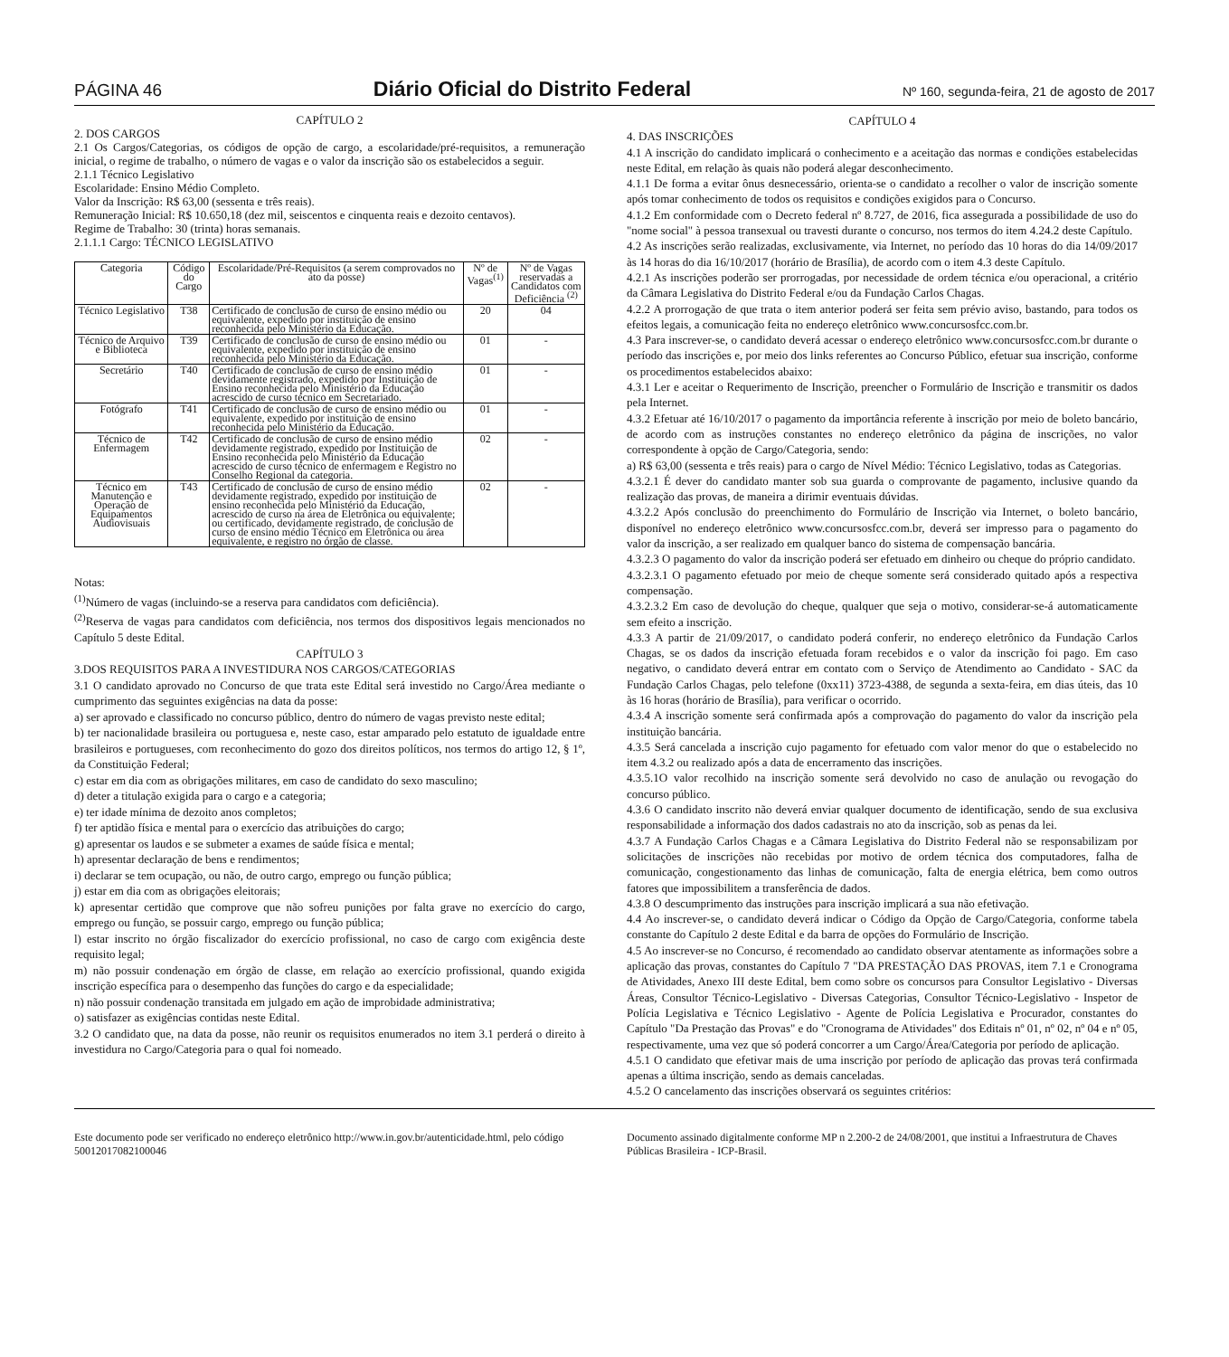PÁGINA 46 Diário Oficial do Distrito Federal Nº 160, segunda-feira, 21 de agosto de 2017
CAPÍTULO 2
2. DOS CARGOS
2.1 Os Cargos/Categorias, os códigos de opção de cargo, a escolaridade/pré-requisitos, a remuneração inicial, o regime de trabalho, o número de vagas e o valor da inscrição são os estabelecidos a seguir.
2.1.1 Técnico Legislativo
Escolaridade: Ensino Médio Completo.
Valor da Inscrição: R$ 63,00 (sessenta e três reais).
Remuneração Inicial: R$ 10.650,18 (dez mil, seiscentos e cinquenta reais e dezoito centavos).
Regime de Trabalho: 30 (trinta) horas semanais.
2.1.1.1 Cargo: TÉCNICO LEGISLATIVO
| Categoria | Código do Cargo | Escolaridade/Pré-Requisitos (a serem comprovados no ato da posse) | Nº de Vagas<sup>(1)</sup> | Nº de Vagas reservadas a Candidatos com Deficiência <sup>(2)</sup> |
| --- | --- | --- | --- | --- |
| Técnico Legislativo | T38 | Certificado de conclusão de curso de ensino médio ou equivalente, expedido por instituição de ensino reconhecida pelo Ministério da Educação. | 20 | 04 |
| Técnico de Arquivo e Biblioteca | T39 | Certificado de conclusão de curso de ensino médio ou equivalente, expedido por instituição de ensino reconhecida pelo Ministério da Educação. | 01 | - |
| Secretário | T40 | Certificado de conclusão de curso de ensino médio devidamente registrado, expedido por Instituição de Ensino reconhecida pelo Ministério da Educação acrescido de curso técnico em Secretariado. | 01 | - |
| Fotógrafo | T41 | Certificado de conclusão de curso de ensino médio ou equivalente, expedido por instituição de ensino reconhecida pelo Ministério da Educação. | 01 | - |
| Técnico de Enfermagem | T42 | Certificado de conclusão de curso de ensino médio devidamente registrado, expedido por Instituição de Ensino reconhecida pelo Ministério da Educação acrescido de curso técnico de enfermagem e Registro no Conselho Regional da categoria. | 02 | - |
| Técnico em Manutenção e Operação de Equipamentos Audiovisuais | T43 | Certificado de conclusão de curso de ensino médio devidamente registrado, expedido por instituição de ensino reconhecida pelo Ministério da Educação, acrescido de curso na área de Eletrônica ou equivalente; ou certificado, devidamente registrado, de conclusão de curso de ensino médio Técnico em Eletrônica ou área equivalente, e registro no órgão de classe. | 02 | - |
Notas:
<sup>(1)</sup> Número de vagas (incluindo-se a reserva para candidatos com deficiência).
<sup>(2)</sup> Reserva de vagas para candidatos com deficiência, nos termos dos dispositivos legais mencionados no Capítulo 5 deste Edital.
CAPÍTULO 3
3.DOS REQUISITOS PARA A INVESTIDURA NOS CARGOS/CATEGORIAS
3.1 O candidato aprovado no Concurso de que trata este Edital será investido no Cargo/Área mediante o cumprimento das seguintes exigências na data da posse:
a) ser aprovado e classificado no concurso público, dentro do número de vagas previsto neste edital;
b) ter nacionalidade brasileira ou portuguesa e, neste caso, estar amparado pelo estatuto de igualdade entre brasileiros e portugueses, com reconhecimento do gozo dos direitos políticos, nos termos do artigo 12, § 1º, da Constituição Federal;
c) estar em dia com as obrigações militares, em caso de candidato do sexo masculino;
d) deter a titulação exigida para o cargo e a categoria;
e) ter idade mínima de dezoito anos completos;
f) ter aptidão física e mental para o exercício das atribuições do cargo;
g) apresentar os laudos e se submeter a exames de saúde física e mental;
h) apresentar declaração de bens e rendimentos;
i) declarar se tem ocupação, ou não, de outro cargo, emprego ou função pública;
j) estar em dia com as obrigações eleitorais;
k) apresentar certidão que comprove que não sofreu punições por falta grave no exercício do cargo, emprego ou função, se possuir cargo, emprego ou função pública;
l) estar inscrito no órgão fiscalizador do exercício profissional, no caso de cargo com exigência deste requisito legal;
m) não possuir condenação em órgão de classe, em relação ao exercício profissional, quando exigida inscrição específica para o desempenho das funções do cargo e da especialidade;
n) não possuir condenação transitada em julgado em ação de improbidade administrativa;
o) satisfazer as exigências contidas neste Edital.
3.2 O candidato que, na data da posse, não reunir os requisitos enumerados no item 3.1 perderá o direito à investidura no Cargo/Categoria para o qual foi nomeado.
CAPÍTULO 4
4. DAS INSCRIÇÕES
4.1 A inscrição do candidato implicará o conhecimento e a aceitação das normas e condições estabelecidas neste Edital, em relação às quais não poderá alegar desconhecimento.
4.1.1 De forma a evitar ônus desnecessário, orienta-se o candidato a recolher o valor de inscrição somente após tomar conhecimento de todos os requisitos e condições exigidos para o Concurso.
4.1.2 Em conformidade com o Decreto federal nº 8.727, de 2016, fica assegurada a possibilidade de uso do "nome social" à pessoa transexual ou travesti durante o concurso, nos termos do item 4.24.2 deste Capítulo.
4.2 As inscrições serão realizadas, exclusivamente, via Internet, no período das 10 horas do dia 14/09/2017 às 14 horas do dia 16/10/2017 (horário de Brasília), de acordo com o item 4.3 deste Capítulo.
4.2.1 As inscrições poderão ser prorrogadas, por necessidade de ordem técnica e/ou operacional, a critério da Câmara Legislativa do Distrito Federal e/ou da Fundação Carlos Chagas.
4.2.2 A prorrogação de que trata o item anterior poderá ser feita sem prévio aviso, bastando, para todos os efeitos legais, a comunicação feita no endereço eletrônico www.concursosfcc.com.br.
4.3 Para inscrever-se, o candidato deverá acessar o endereço eletrônico www.concursosfcc.com.br durante o período das inscrições e, por meio dos links referentes ao Concurso Público, efetuar sua inscrição, conforme os procedimentos estabelecidos abaixo:
4.3.1 Ler e aceitar o Requerimento de Inscrição, preencher o Formulário de Inscrição e transmitir os dados pela Internet.
4.3.2 Efetuar até 16/10/2017 o pagamento da importância referente à inscrição por meio de boleto bancário, de acordo com as instruções constantes no endereço eletrônico da página de inscrições, no valor correspondente à opção de Cargo/Categoria, sendo:
a) R$ 63,00 (sessenta e três reais) para o cargo de Nível Médio: Técnico Legislativo, todas as Categorias.
4.3.2.1 É dever do candidato manter sob sua guarda o comprovante de pagamento, inclusive quando da realização das provas, de maneira a dirimir eventuais dúvidas.
4.3.2.2 Após conclusão do preenchimento do Formulário de Inscrição via Internet, o boleto bancário, disponível no endereço eletrônico www.concursosfcc.com.br, deverá ser impresso para o pagamento do valor da inscrição, a ser realizado em qualquer banco do sistema de compensação bancária.
4.3.2.3 O pagamento do valor da inscrição poderá ser efetuado em dinheiro ou cheque do próprio candidato.
4.3.2.3.1 O pagamento efetuado por meio de cheque somente será considerado quitado após a respectiva compensação.
4.3.2.3.2 Em caso de devolução do cheque, qualquer que seja o motivo, considerar-se-á automaticamente sem efeito a inscrição.
4.3.3 A partir de 21/09/2017, o candidato poderá conferir, no endereço eletrônico da Fundação Carlos Chagas, se os dados da inscrição efetuada foram recebidos e o valor da inscrição foi pago. Em caso negativo, o candidato deverá entrar em contato com o Serviço de Atendimento ao Candidato - SAC da Fundação Carlos Chagas, pelo telefone (0xx11) 3723-4388, de segunda a sexta-feira, em dias úteis, das 10 às 16 horas (horário de Brasília), para verificar o ocorrido.
4.3.4 A inscrição somente será confirmada após a comprovação do pagamento do valor da inscrição pela instituição bancária.
4.3.5 Será cancelada a inscrição cujo pagamento for efetuado com valor menor do que o estabelecido no item 4.3.2 ou realizado após a data de encerramento das inscrições.
4.3.5.1O valor recolhido na inscrição somente será devolvido no caso de anulação ou revogação do concurso público.
4.3.6 O candidato inscrito não deverá enviar qualquer documento de identificação, sendo de sua exclusiva responsabilidade a informação dos dados cadastrais no ato da inscrição, sob as penas da lei.
4.3.7 A Fundação Carlos Chagas e a Câmara Legislativa do Distrito Federal não se responsabilizam por solicitações de inscrições não recebidas por motivo de ordem técnica dos computadores, falha de comunicação, congestionamento das linhas de comunicação, falta de energia elétrica, bem como outros fatores que impossibilitem a transferência de dados.
4.3.8 O descumprimento das instruções para inscrição implicará a sua não efetivação.
4.4 Ao inscrever-se, o candidato deverá indicar o Código da Opção de Cargo/Categoria, conforme tabela constante do Capítulo 2 deste Edital e da barra de opções do Formulário de Inscrição.
4.5 Ao inscrever-se no Concurso, é recomendado ao candidato observar atentamente as informações sobre a aplicação das provas, constantes do Capítulo 7 "DA PRESTAÇÃO DAS PROVAS, item 7.1 e Cronograma de Atividades, Anexo III deste Edital, bem como sobre os concursos para Consultor Legislativo - Diversas Áreas, Consultor Técnico-Legislativo - Diversas Categorias, Consultor Técnico-Legislativo - Inspetor de Polícia Legislativa e Técnico Legislativo - Agente de Polícia Legislativa e Procurador, constantes do Capítulo "Da Prestação das Provas" e do "Cronograma de Atividades" dos Editais nº 01, nº 02, nº 04 e nº 05, respectivamente, uma vez que só poderá concorrer a um Cargo/Área/Categoria por período de aplicação.
4.5.1 O candidato que efetivar mais de uma inscrição por período de aplicação das provas terá confirmada apenas a última inscrição, sendo as demais canceladas.
4.5.2 O cancelamento das inscrições observará os seguintes critérios:
Este documento pode ser verificado no endereço eletrônico http://www.in.gov.br/autenticidade.html, pelo código 50012017082100046
Documento assinado digitalmente conforme MP n 2.200-2 de 24/08/2001, que institui a Infraestrutura de Chaves Públicas Brasileira - ICP-Brasil.